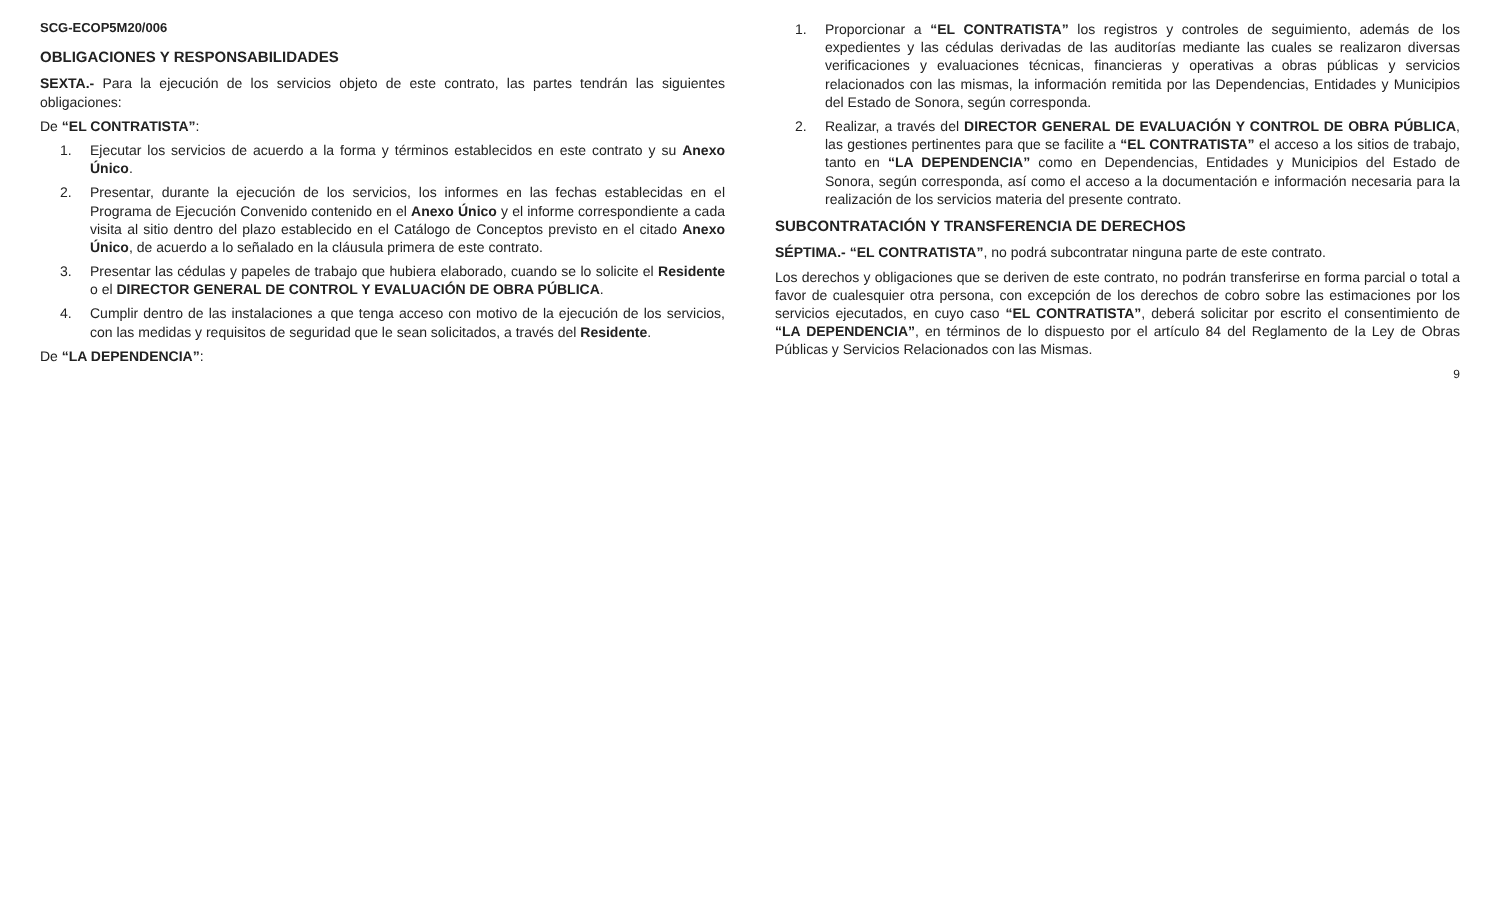SCG-ECOP5M20/006
OBLIGACIONES Y RESPONSABILIDADES
SEXTA.- Para la ejecución de los servicios objeto de este contrato, las partes tendrán las siguientes obligaciones:
De “EL CONTRATISTA”:
1. Ejecutar los servicios de acuerdo a la forma y términos establecidos en este contrato y su Anexo Único.
2. Presentar, durante la ejecución de los servicios, los informes en las fechas establecidas en el Programa de Ejecución Convenido contenido en el Anexo Único y el informe correspondiente a cada visita al sitio dentro del plazo establecido en el Catálogo de Conceptos previsto en el citado Anexo Único, de acuerdo a lo señalado en la cláusula primera de este contrato.
3. Presentar las cédulas y papeles de trabajo que hubiera elaborado, cuando se lo solicite el Residente o el DIRECTOR GENERAL DE CONTROL Y EVALUACIÓN DE OBRA PÚBLICA.
4. Cumplir dentro de las instalaciones a que tenga acceso con motivo de la ejecución de los servicios, con las medidas y requisitos de seguridad que le sean solicitados, a través del Residente.
De “LA DEPENDENCIA”:
1. Proporcionar a “EL CONTRATISTA” los registros y controles de seguimiento, además de los expedientes y las cédulas derivadas de las auditorías mediante las cuales se realizaron diversas verificaciones y evaluaciones técnicas, financieras y operativas a obras públicas y servicios relacionados con las mismas, la información remitida por las Dependencias, Entidades y Municipios del Estado de Sonora, según corresponda.
2. Realizar, a través del DIRECTOR GENERAL DE EVALUACIÓN Y CONTROL DE OBRA PÚBLICA, las gestiones pertinentes para que se facilite a “EL CONTRATISTA” el acceso a los sitios de trabajo, tanto en “LA DEPENDENCIA” como en Dependencias, Entidades y Municipios del Estado de Sonora, según corresponda, así como el acceso a la documentación e información necesaria para la realización de los servicios materia del presente contrato.
SUBCONTRATACIÓN Y TRANSFERENCIA DE DERECHOS
SÉPTIMA.- “EL CONTRATISTA”, no podrá subcontratar ninguna parte de este contrato.
Los derechos y obligaciones que se deriven de este contrato, no podrán transferirse en forma parcial o total a favor de cualesquier otra persona, con excepción de los derechos de cobro sobre las estimaciones por los servicios ejecutados, en cuyo caso “EL CONTRATISTA”, deberá solicitar por escrito el consentimiento de “LA DEPENDENCIA”, en términos de lo dispuesto por el artículo 84 del Reglamento de la Ley de Obras Públicas y Servicios Relacionados con las Mismas.
9